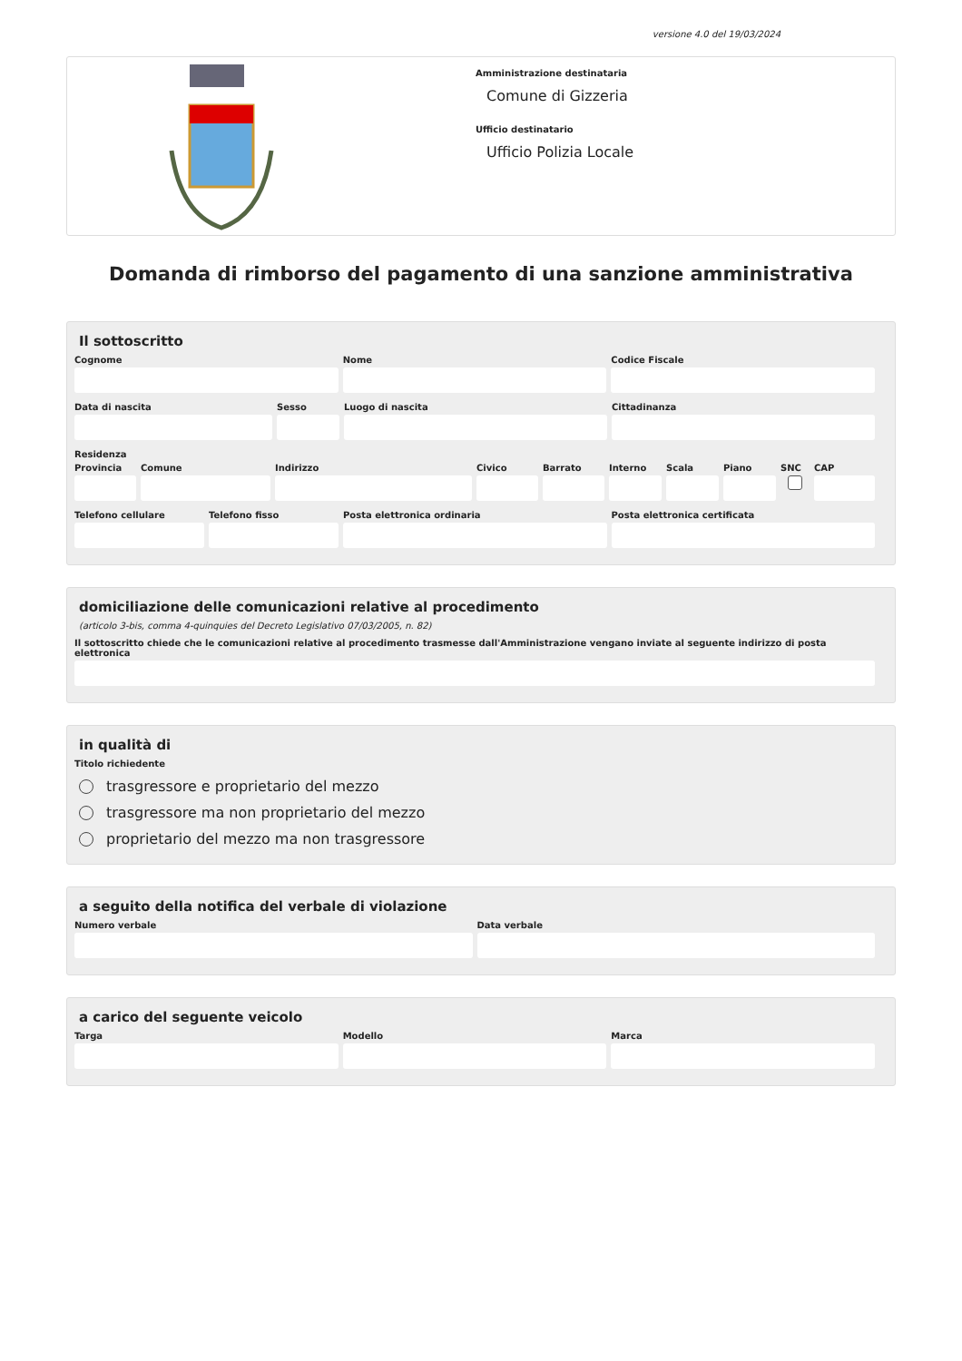versione 4.0 del 19/03/2024
Amministrazione destinataria
Comune di Gizzeria
Ufficio destinatario
Ufficio Polizia Locale
Domanda di rimborso del pagamento di una sanzione amministrativa
Il sottoscritto
Cognome Nome Codice Fiscale
Data di nascita Sesso Luogo di nascita Cittadinanza
Residenza
Provincia Comune Indirizzo Civico Barrato Interno Scala Piano SNC CAP
Telefono cellulare Telefono fisso Posta elettronica ordinaria Posta elettronica certificata
domiciliazione delle comunicazioni relative al procedimento
(articolo 3-bis, comma 4-quinquies del Decreto Legislativo 07/03/2005, n. 82)
Il sottoscritto chiede che le comunicazioni relative al procedimento trasmesse dall'Amministrazione vengano inviate al seguente indirizzo di posta elettronica
in qualità di
Titolo richiedente
trasgressore e proprietario del mezzo
trasgressore ma non proprietario del mezzo
proprietario del mezzo ma non trasgressore
a seguito della notifica del verbale di violazione
Numero verbale Data verbale
a carico del seguente veicolo
Targa Modello Marca